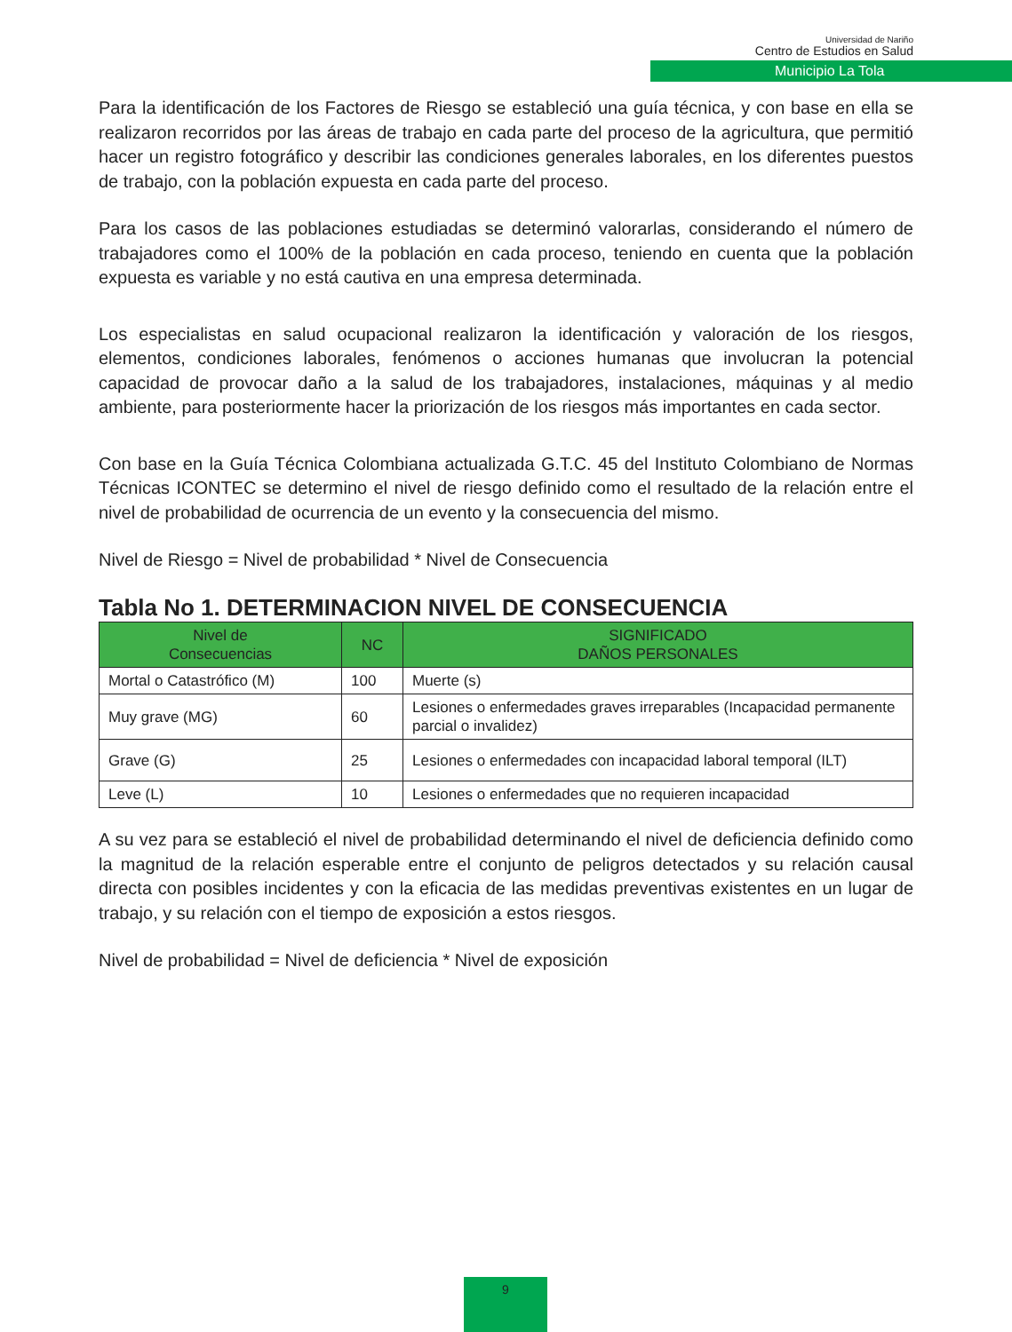Universidad de Nariño
Centro de Estudios en Salud
Municipio La Tola
Para la identificación de los Factores de Riesgo se estableció una guía técnica, y con base en ella se realizaron recorridos por las áreas de trabajo en cada parte del proceso de la agricultura, que permitió hacer un registro fotográfico y describir las condiciones generales laborales, en los diferentes puestos de trabajo, con la población expuesta en cada parte del proceso.
Para los casos de las poblaciones estudiadas se determinó valorarlas, considerando el número de trabajadores como el 100% de la población en cada proceso, teniendo en cuenta que la población expuesta es variable y no está cautiva en una empresa determinada.
Los especialistas en salud ocupacional realizaron la identificación y valoración de los riesgos, elementos, condiciones laborales, fenómenos o acciones humanas que involucran la potencial capacidad de provocar daño a la salud de los trabajadores, instalaciones, máquinas y al medio ambiente, para posteriormente hacer la priorización de los riesgos más importantes en cada sector.
Con base en la Guía Técnica Colombiana actualizada G.T.C. 45 del Instituto Colombiano de Normas Técnicas ICONTEC se determino el nivel de riesgo definido como el resultado de la relación entre el nivel de probabilidad de ocurrencia de un evento y la consecuencia del mismo.
Nivel de Riesgo = Nivel de probabilidad * Nivel de Consecuencia
Tabla No 1. DETERMINACION NIVEL DE CONSECUENCIA
| Nivel de Consecuencias | NC | SIGNIFICADO DAÑOS PERSONALES |
| --- | --- | --- |
| Mortal o Catastrófico (M) | 100 | Muerte (s) |
| Muy grave (MG) | 60 | Lesiones o enfermedades graves irreparables (Incapacidad permanente parcial o invalidez) |
| Grave (G) | 25 | Lesiones o enfermedades con incapacidad laboral temporal (ILT) |
| Leve (L) | 10 | Lesiones o enfermedades que no requieren incapacidad |
A su vez para se estableció el nivel de probabilidad determinando el nivel de deficiencia definido como la magnitud de la relación esperable entre el conjunto de peligros detectados y su relación causal directa con posibles incidentes y con la eficacia de las medidas preventivas existentes en un lugar de trabajo, y su relación con el tiempo de exposición a estos riesgos.
Nivel de probabilidad = Nivel de deficiencia * Nivel de exposición
9